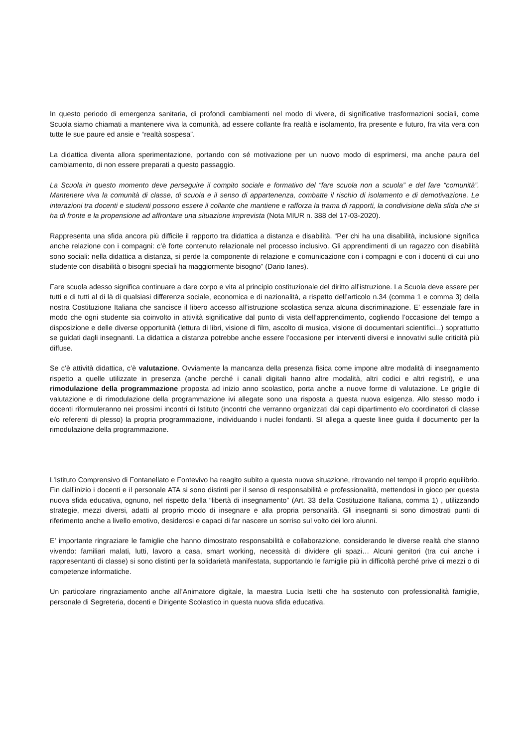In questo periodo di emergenza sanitaria, di profondi cambiamenti nel modo di vivere, di significative trasformazioni sociali, come Scuola siamo chiamati a mantenere viva la comunità, ad essere collante fra realtà e isolamento, fra presente e futuro, fra vita vera con tutte le sue paure ed ansie e “realtà sospesa”.
La didattica diventa allora sperimentazione, portando con sé motivazione per un nuovo modo di esprimersi, ma anche paura del cambiamento, di non essere preparati a questo passaggio.
La Scuola in questo momento deve perseguire il compito sociale e formativo del “fare scuola non a scuola” e del fare “comunità”. Mantenere viva la comunità di classe, di scuola e il senso di appartenenza, combatte il rischio di isolamento e di demotivazione. Le interazioni tra docenti e studenti possono essere il collante che mantiene e rafforza la trama di rapporti, la condivisione della sfida che si ha di fronte e la propensione ad affrontare una situazione imprevista (Nota MIUR n. 388 del 17-03-2020).
Rappresenta una sfida ancora più difficile il rapporto tra didattica a distanza e disabilità. “Per chi ha una disabilità, inclusione significa anche relazione con i compagni: c’è forte contenuto relazionale nel processo inclusivo. Gli apprendimenti di un ragazzo con disabilità sono sociali: nella didattica a distanza, si perde la componente di relazione e comunicazione con i compagni e con i docenti di cui uno studente con disabilità o bisogni speciali ha maggiormente bisogno” (Dario Ianes).
Fare scuola adesso significa continuare a dare corpo e vita al principio costituzionale del diritto all’istruzione. La Scuola deve essere per tutti e di tutti al di là di qualsiasi differenza sociale, economica e di nazionalità, a rispetto dell’articolo n.34 (comma 1 e comma 3) della nostra Costituzione Italiana che sancisce il libero accesso all’istruzione scolastica senza alcuna discriminazione. E’ essenziale fare in modo che ogni studente sia coinvolto in attività significative dal punto di vista dell’apprendimento, cogliendo l’occasione del tempo a disposizione e delle diverse opportunità (lettura di libri, visione di film, ascolto di musica, visione di documentari scientifici...) soprattutto se guidati dagli insegnanti. La didattica a distanza potrebbe anche essere l’occasione per interventi diversi e innovativi sulle criticità più diffuse.
Se c’è attività didattica, c’è valutazione. Ovviamente la mancanza della presenza fisica come impone altre modalità di insegnamento rispetto a quelle utilizzate in presenza (anche perché i canali digitali hanno altre modalità, altri codici e altri registri), e una rimodulazione della programmazione proposta ad inizio anno scolastico, porta anche a nuove forme di valutazione. Le griglie di valutazione e di rimodulazione della programmazione ivi allegate sono una risposta a questa nuova esigenza. Allo stesso modo i docenti riformuleranno nei prossimi incontri di Istituto (incontri che verranno organizzati dai capi dipartimento e/o coordinatori di classe e/o referenti di plesso) la propria programmazione, individuando i nuclei fondanti. SI allega a queste linee guida il documento per la rimodulazione della programmazione.
L’Istituto Comprensivo di Fontanellato e Fontevivo ha reagito subito a questa nuova situazione, ritrovando nel tempo il proprio equilibrio. Fin dall’inizio i docenti e il personale ATA si sono distinti per il senso di responsabilità e professionalità, mettendosi in gioco per questa nuova sfida educativa, ognuno, nel rispetto della “libertà di insegnamento” (Art. 33 della Costituzione Italiana, comma 1) , utilizzando strategie, mezzi diversi, adatti al proprio modo di insegnare e alla propria personalità. Gli insegnanti si sono dimostrati punti di riferimento anche a livello emotivo, desiderosi e capaci di far nascere un sorriso sul volto dei loro alunni.
E’ importante ringraziare le famiglie che hanno dimostrato responsabilità e collaborazione, considerando le diverse realtà che stanno vivendo: familiari malati, lutti, lavoro a casa, smart working, necessità di dividere gli spazi… Alcuni genitori (tra cui anche i rappresentanti di classe) si sono distinti per la solidarietà manifestata, supportando le famiglie più in difficoltà perché prive di mezzi o di competenze informatiche.
Un particolare ringraziamento anche all’Animatore digitale, la maestra Lucia Isetti che ha sostenuto con professionalità famiglie, personale di Segreteria, docenti e Dirigente Scolastico in questa nuova sfida educativa.